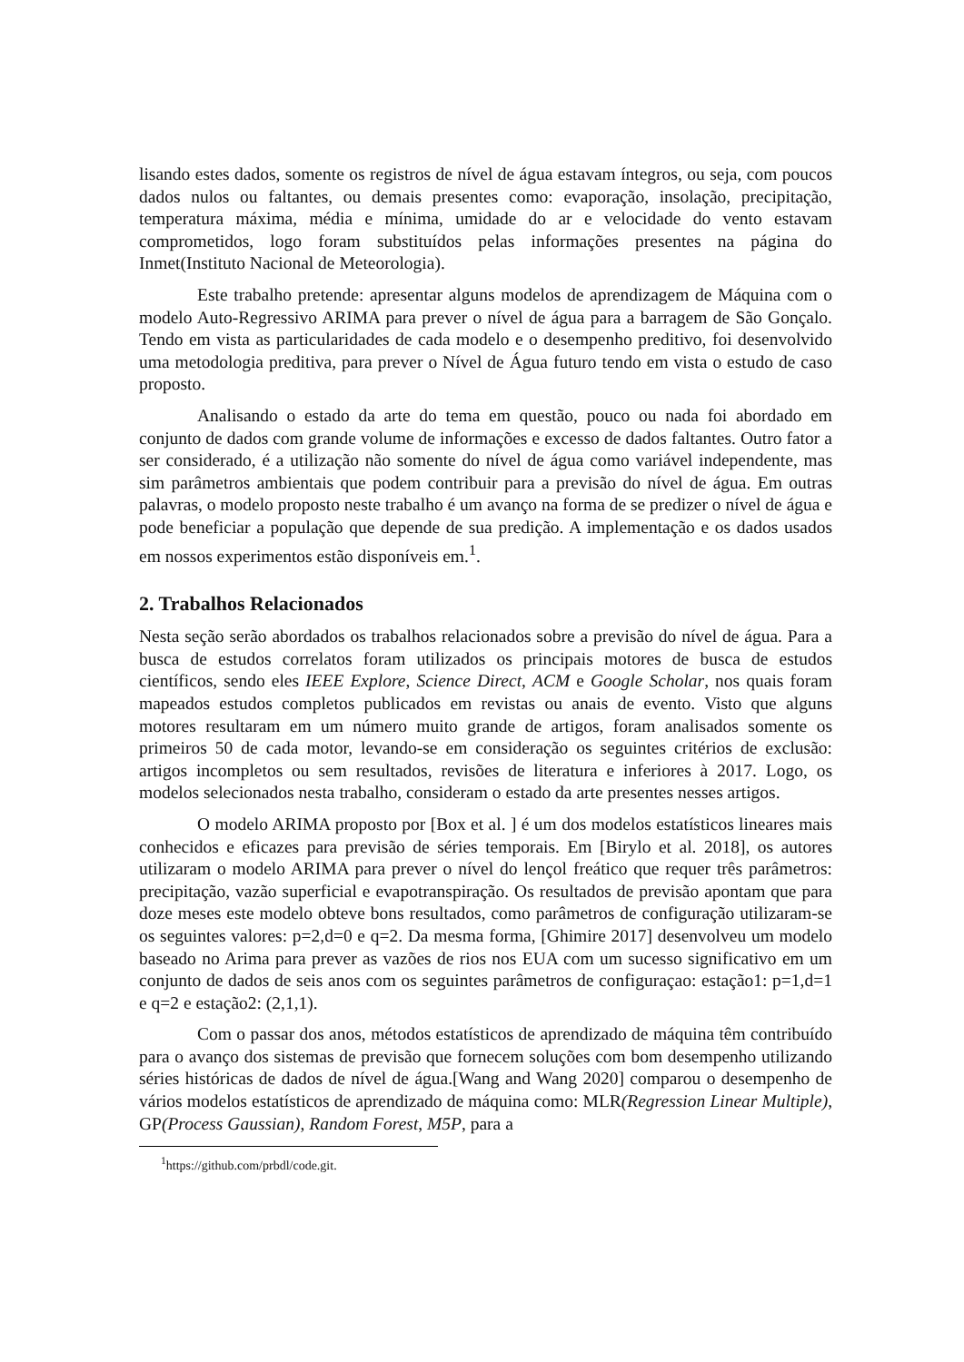lisando estes dados, somente os registros de nível de água estavam íntegros, ou seja, com poucos dados nulos ou faltantes, ou demais presentes como: evaporação, insolação, precipitação, temperatura máxima, média e mínima, umidade do ar e velocidade do vento estavam comprometidos, logo foram substituídos pelas informações presentes na página do Inmet(Instituto Nacional de Meteorologia).
Este trabalho pretende: apresentar alguns modelos de aprendizagem de Máquina com o modelo Auto-Regressivo ARIMA para prever o nível de água para a barragem de São Gonçalo. Tendo em vista as particularidades de cada modelo e o desempenho preditivo, foi desenvolvido uma metodologia preditiva, para prever o Nível de Água futuro tendo em vista o estudo de caso proposto.
Analisando o estado da arte do tema em questão, pouco ou nada foi abordado em conjunto de dados com grande volume de informações e excesso de dados faltantes. Outro fator a ser considerado, é a utilização não somente do nível de água como variável independente, mas sim parâmetros ambientais que podem contribuir para a previsão do nível de água. Em outras palavras, o modelo proposto neste trabalho é um avanço na forma de se predizer o nível de água e pode beneficiar a população que depende de sua predição. A implementação e os dados usados em nossos experimentos estão disponíveis em.<sup>1</sup>.
2. Trabalhos Relacionados
Nesta seção serão abordados os trabalhos relacionados sobre a previsão do nível de água. Para a busca de estudos correlatos foram utilizados os principais motores de busca de estudos científicos, sendo eles IEEE Explore, Science Direct, ACM e Google Scholar, nos quais foram mapeados estudos completos publicados em revistas ou anais de evento. Visto que alguns motores resultaram em um número muito grande de artigos, foram analisados somente os primeiros 50 de cada motor, levando-se em consideração os seguintes critérios de exclusão: artigos incompletos ou sem resultados, revisões de literatura e inferiores à 2017. Logo, os modelos selecionados nesta trabalho, consideram o estado da arte presentes nesses artigos.
O modelo ARIMA proposto por [Box et al. ] é um dos modelos estatísticos lineares mais conhecidos e eficazes para previsão de séries temporais. Em [Birylo et al. 2018], os autores utilizaram o modelo ARIMA para prever o nível do lençol freático que requer três parâmetros: precipitação, vazão superficial e evapotranspiração. Os resultados de previsão apontam que para doze meses este modelo obteve bons resultados, como parâmetros de configuração utilizaram-se os seguintes valores: p=2,d=0 e q=2. Da mesma forma, [Ghimire 2017] desenvolveu um modelo baseado no Arima para prever as vazões de rios nos EUA com um sucesso significativo em um conjunto de dados de seis anos com os seguintes parâmetros de configuraçao: estação1: p=1,d=1 e q=2 e estação2: (2,1,1).
Com o passar dos anos, métodos estatísticos de aprendizado de máquina têm contribuído para o avanço dos sistemas de previsão que fornecem soluções com bom desempenho utilizando séries históricas de dados de nível de água.[Wang and Wang 2020] comparou o desempenho de vários modelos estatísticos de aprendizado de máquina como: MLR(Regression Linear Multiple), GP(Process Gaussian), Random Forest, M5P, para a
<sup>1</sup> https://github.com/prbdl/code.git.